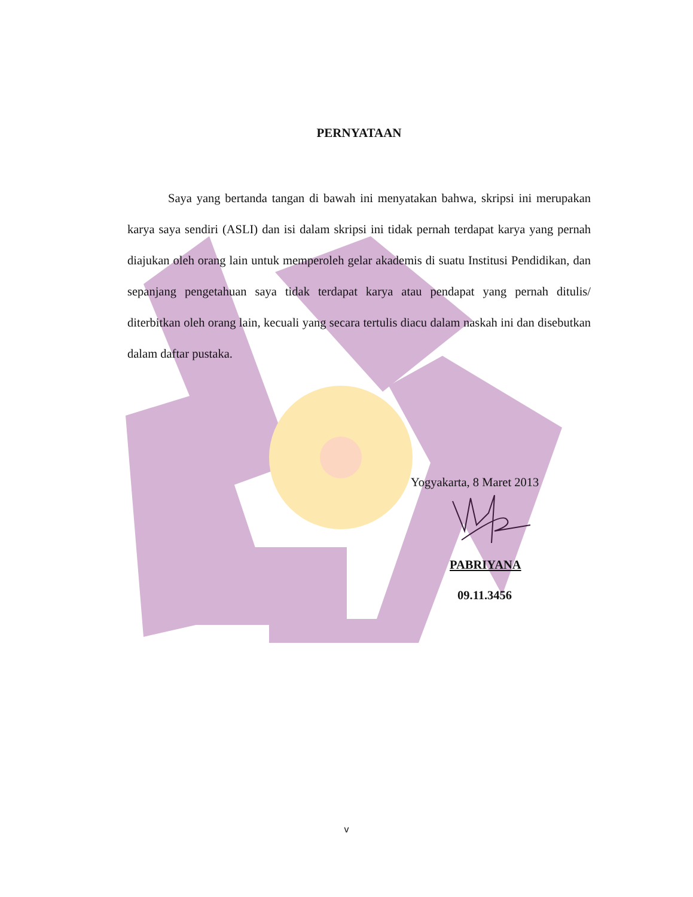PERNYATAAN
Saya yang bertanda tangan di bawah ini menyatakan bahwa, skripsi ini merupakan karya saya sendiri (ASLI) dan isi dalam skripsi ini tidak pernah terdapat karya yang pernah diajukan oleh orang lain untuk memperoleh gelar akademis di suatu Institusi Pendidikan, dan sepanjang pengetahuan saya tidak terdapat karya atau pendapat yang pernah ditulis/ diterbitkan oleh orang lain, kecuali yang secara tertulis diacu dalam naskah ini dan disebutkan dalam daftar pustaka.
Yogyakarta, 8 Maret 2013
PABRIYANA
09.11.3456
v